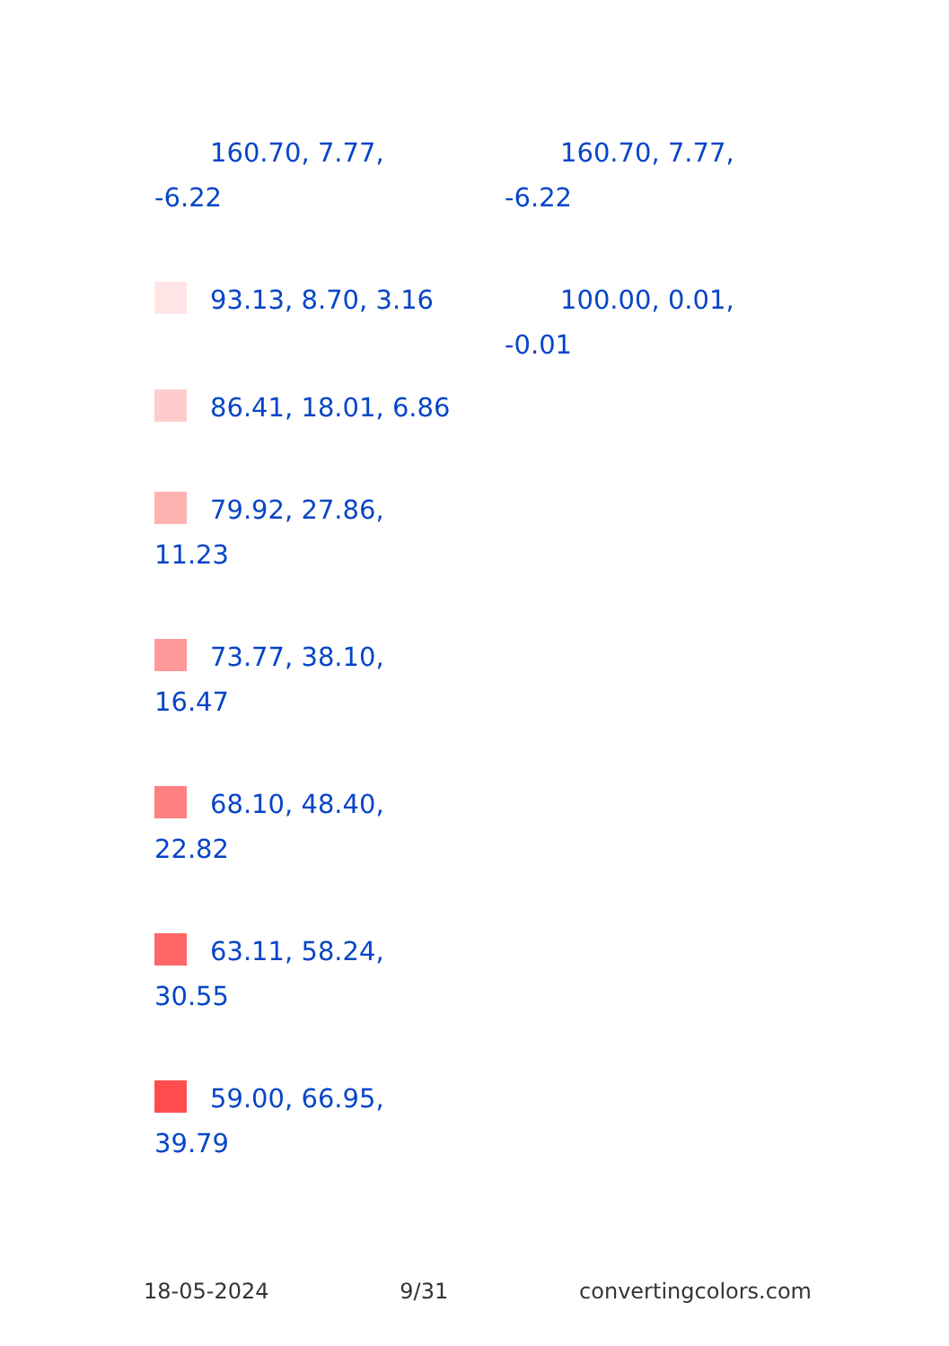160.70, 7.77, -6.22
93.13, 8.70, 3.16
86.41, 18.01, 6.86
79.92, 27.86, 11.23
73.77, 38.10, 16.47
68.10, 48.40, 22.82
63.11, 58.24, 30.55
59.00, 66.95, 39.79
160.70, 7.77, -6.22
100.00, 0.01, -0.01
18-05-2024 9/31 convertingcolors.com